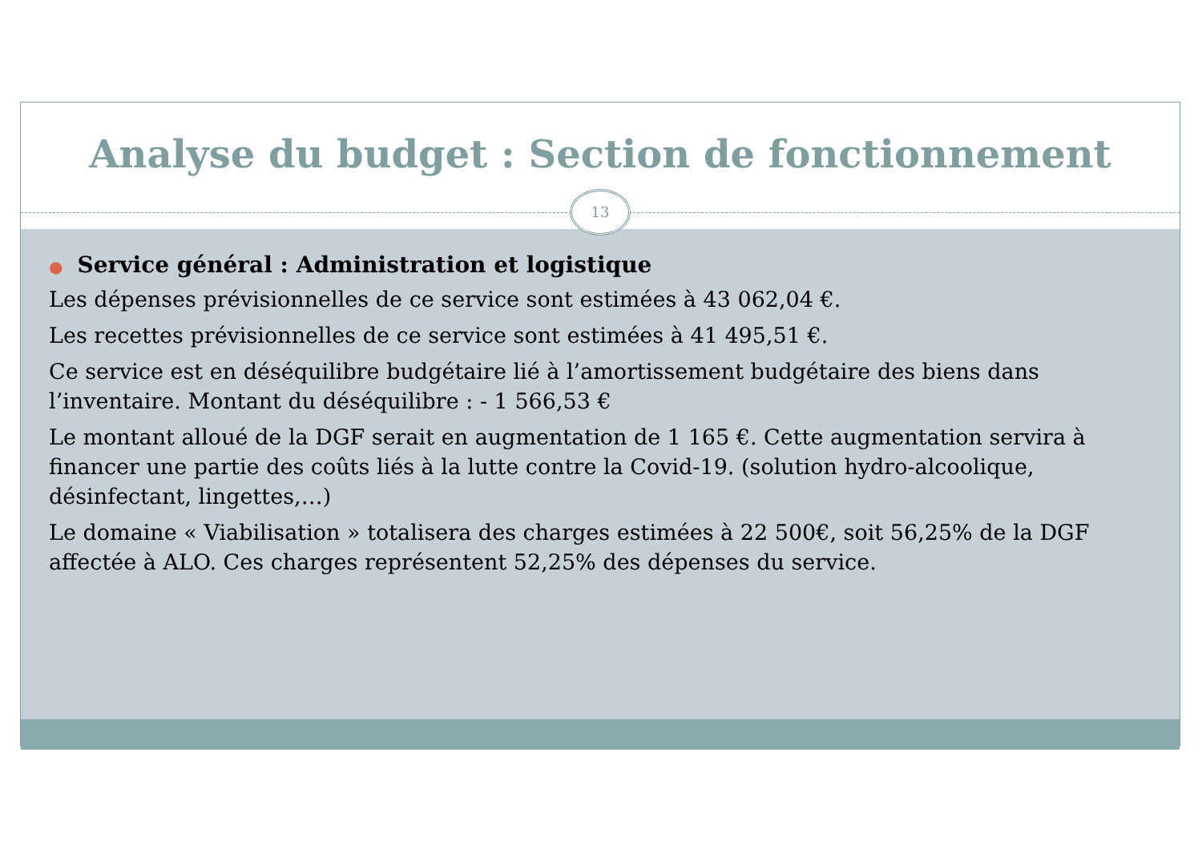Analyse du budget : Section de fonctionnement
13
● Service général : Administration et logistique
Les dépenses prévisionnelles de ce service sont estimées à 43 062,04 €.
Les recettes prévisionnelles de ce service sont estimées à 41 495,51 €.
Ce service est en déséquilibre budgétaire lié à l’amortissement budgétaire des biens dans l’inventaire. Montant du déséquilibre : - 1 566,53 €
Le montant alloué de la DGF serait en augmentation de 1 165 €. Cette augmentation servira à financer une partie des coûts liés à la lutte contre la Covid-19. (solution hydro-alcoolique, désinfectant, lingettes,…)
Le domaine « Viabilisation » totalisera des charges estimées à 22 500€, soit 56,25% de la DGF affectée à ALO. Ces charges représentent 52,25% des dépenses du service.